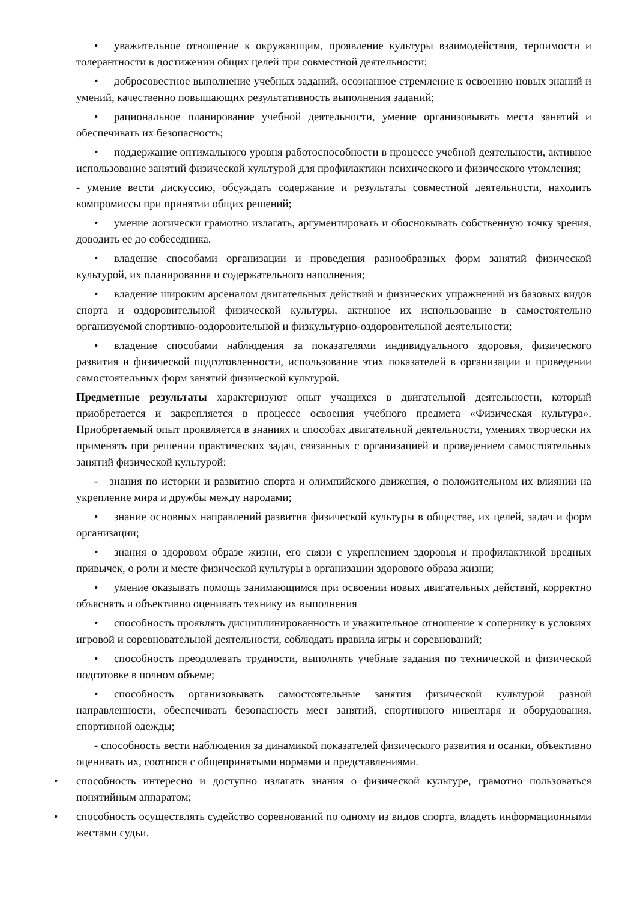• уважительное отношение к окружающим, проявление культуры взаимодействия, терпимости и толерантности в достижении общих целей при совместной деятельности;
• добросовестное выполнение учебных заданий, осознанное стремление к освоению новых знаний и умений, качественно повышающих результативность выполнения заданий;
• рациональное планирование учебной деятельности, умение организовывать места занятий и обеспечивать их безопасность;
• поддержание оптимального уровня работоспособности в процессе учебной деятельности, активное использование занятий физической культурой для профилактики психического и физического утомления;
- умение вести дискуссию, обсуждать содержание и результаты совместной деятельности, находить компромиссы при принятии общих решений;
• умение логически грамотно излагать, аргументировать и обосновывать собственную точку зрения, доводить ее до собеседника.
• владение способами организации и проведения разнообразных форм занятий физической культурой, их планирования и содержательного наполнения;
• владение широким арсеналом двигательных действий и физических упражнений из базовых видов спорта и оздоровительной физической культуры, активное их использование в самостоятельно организуемой спортивно-оздоровительной и физкультурно-оздоровительной деятельности;
• владение способами наблюдения за показателями индивидуального здоровья, физического развития и физической подготовленности, использование этих показателей в организации и проведении самостоятельных форм занятий физической культурой.
Предметные результаты характеризуют опыт учащихся в двигательной деятельности, который приобретается и закрепляется в процессе освоения учебного предмета «Физическая культура». Приобретаемый опыт проявляется в знаниях и способах двигательной деятельности, умениях творчески их применять при решении практических задач, связанных с организацией и проведением самостоятельных занятий физической культурой:
- знания по истории и развитию спорта и олимпийского движения, о положительном их влиянии на укрепление мира и дружбы между народами;
• знание основных направлений развития физической культуры в обществе, их целей, задач и форм организации;
• знания о здоровом образе жизни, его связи с укреплением здоровья и профилактикой вредных привычек, о роли и месте физической культуры в организации здорового образа жизни;
• умение оказывать помощь занимающимся при освоении новых двигательных действий, корректно объяснять и объективно оценивать технику их выполнения
• способность проявлять дисциплинированность и уважительное отношение к сопернику в условиях игровой и соревновательной деятельности, соблюдать правила игры и соревнований;
• способность преодолевать трудности, выполнять учебные задания по технической и физической подготовке в полном объеме;
• способность организовывать самостоятельные занятия физической культурой разной направленности, обеспечивать безопасность мест занятий, спортивного инвентаря и оборудования, спортивной одежды;
- способность вести наблюдения за динамикой показателей физического развития и осанки, объективно оценивать их, соотнося с общепринятыми нормами и представлениями.
• способность интересно и доступно излагать знания о физической культуре, грамотно пользоваться понятийным аппаратом;
• способность осуществлять судейство соревнований по одному из видов спорта, владеть информационными жестами судьи.